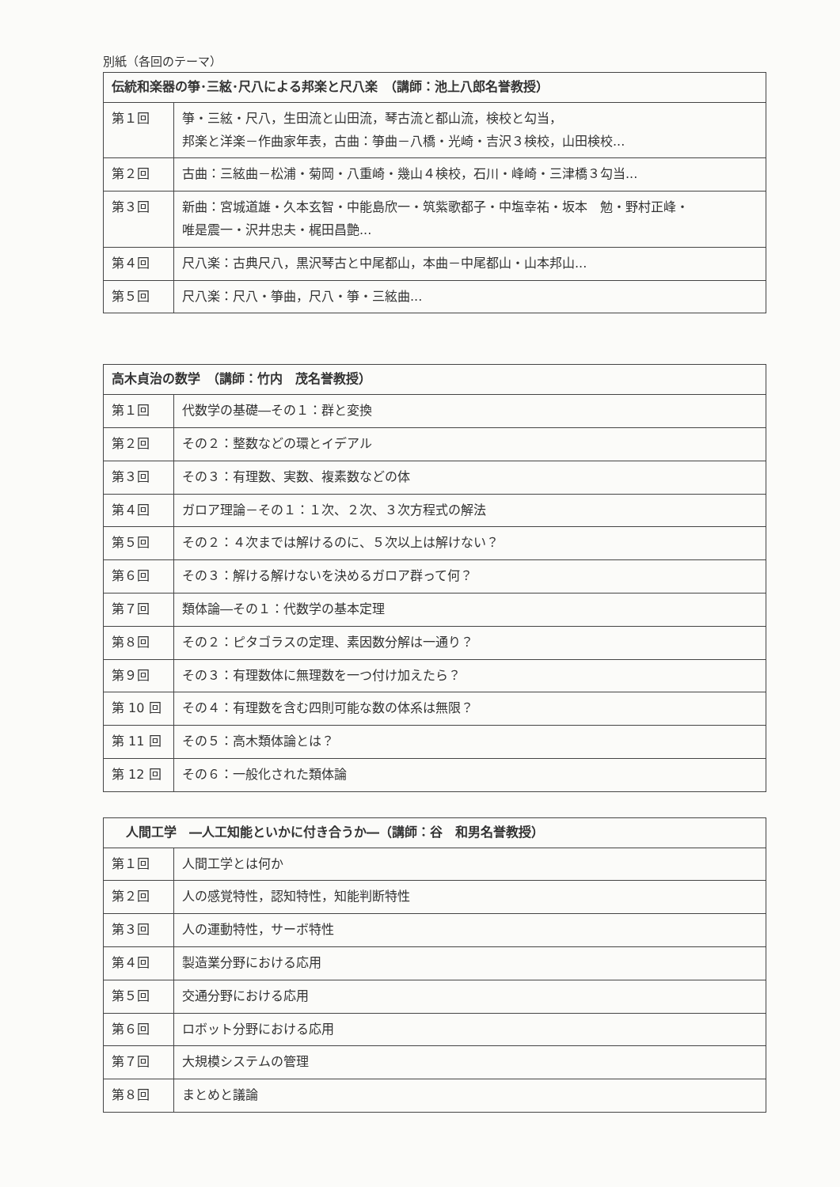別紙（各回のテーマ）
| 伝統和楽器の箏･三絃･尺八による邦楽と尺八楽 （講師：池上八郎名誉教授） | |
| --- | --- |
| 第１回 | 箏・三絃・尺八，生田流と山田流，琴古流と都山流，検校と勾当， 邦楽と洋楽－作曲家年表，古曲：箏曲－八橋・光崎・吉沢３検校，山田検校... |
| 第２回 | 古曲：三絃曲－松浦・菊岡・八重崎・幾山４検校，石川・峰崎・三津橋３勾当... |
| 第３回 | 新曲：宮城道雄・久本玄智・中能島欣一・筑紫歌都子・中塩幸祐・坂本 勉・野村正峰・ 唯是震一・沢井忠夫・梶田昌艶... |
| 第４回 | 尺八楽：古典尺八，黒沢琴古と中尾都山，本曲－中尾都山・山本邦山... |
| 第５回 | 尺八楽：尺八・箏曲，尺八・箏・三絃曲... |
| 高木貞治の数学 （講師：竹内 茂名誉教授） | |
| --- | --- |
| 第１回 | 代数学の基礎―その１：群と変換 |
| 第２回 | その２：整数などの環とイデアル |
| 第３回 | その３：有理数、実数、複素数などの体 |
| 第４回 | ガロア理論－その１：１次、２次、３次方程式の解法 |
| 第５回 | その２：４次までは解けるのに、５次以上は解けない？ |
| 第６回 | その３：解ける解けないを決めるガロア群って何？ |
| 第７回 | 類体論―その１：代数学の基本定理 |
| 第８回 | その２：ピタゴラスの定理、素因数分解は一通り？ |
| 第９回 | その３：有理数体に無理数を一つ付け加えたら？ |
| 第 10 回 | その４：有理数を含む四則可能な数の体系は無限？ |
| 第 11 回 | その５：高木類体論とは？ |
| 第 12 回 | その６：一般化された類体論 |
| 人間工学 ―人工知能といかに付き合うか―（講師：谷 和男名誉教授） | |
| --- | --- |
| 第１回 | 人間工学とは何か |
| 第２回 | 人の感覚特性，認知特性，知能判断特性 |
| 第３回 | 人の運動特性，サーボ特性 |
| 第４回 | 製造業分野における応用 |
| 第５回 | 交通分野における応用 |
| 第６回 | ロボット分野における応用 |
| 第７回 | 大規模システムの管理 |
| 第８回 | まとめと議論 |